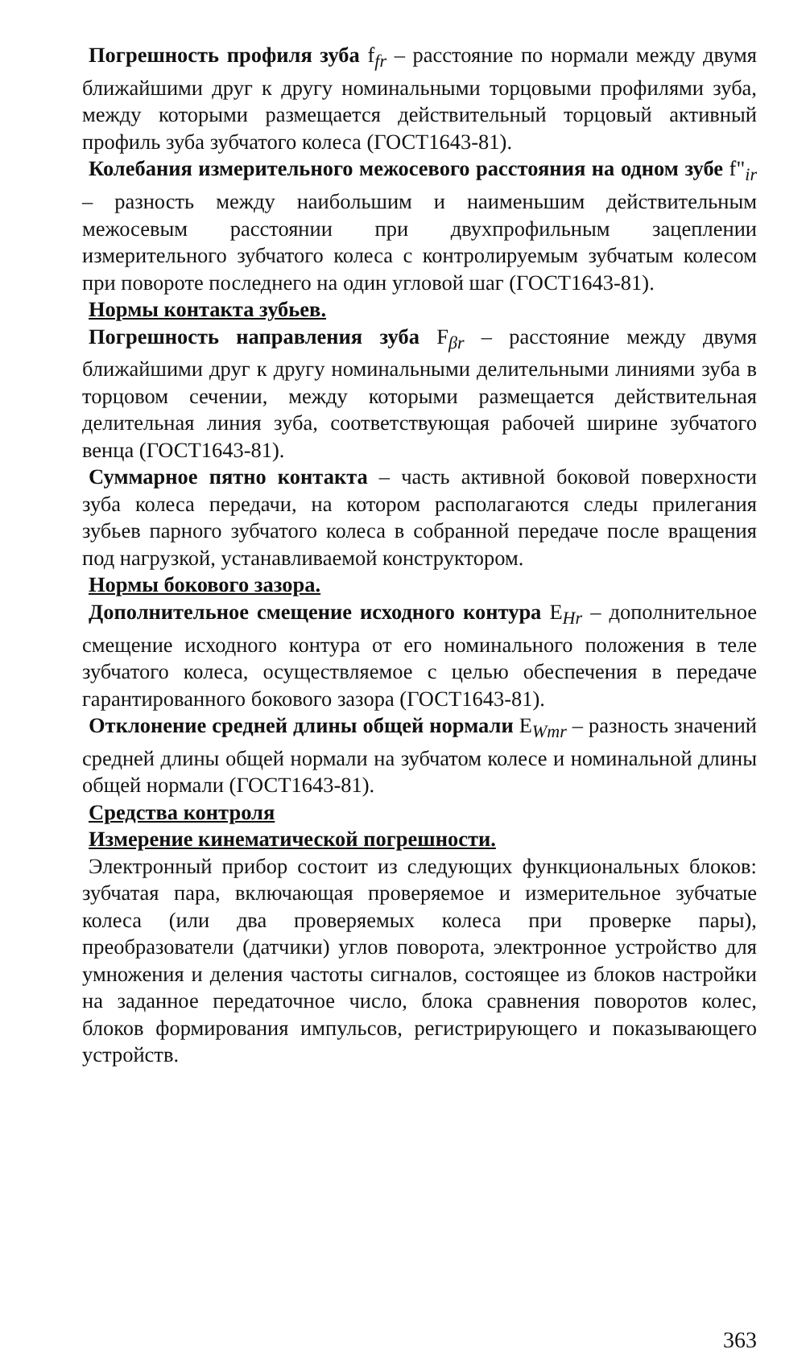Погрешность профиля зуба f<sub>fr</sub> – расстояние по нормали между двумя ближайшими друг к другу номинальными торцовыми профилями зуба, между которыми размещается действительный торцовый активный профиль зуба зубчатого колеса (ГОСТ1643-81).
Колебания измерительного межосевого расстояния на одном зубе f"<sub>ir</sub> – разность между наибольшим и наименьшим действительным межосевым расстоянии при двухпрофильным зацеплении измерительного зубчатого колеса с контролируемым зубчатым колесом при повороте последнего на один угловой шаг (ГОСТ1643-81).
Нормы контакта зубьев.
Погрешность направления зуба F<sub>βr</sub> – расстояние между двумя ближайшими друг к другу номинальными делительными линиями зуба в торцовом сечении, между которыми размещается действительная делительная линия зуба, соответствующая рабочей ширине зубчатого венца (ГОСТ1643-81).
Суммарное пятно контакта – часть активной боковой поверхности зуба колеса передачи, на котором располагаются следы прилегания зубьев парного зубчатого колеса в собранной передаче после вращения под нагрузкой, устанавливаемой конструктором.
Нормы бокового зазора.
Дополнительное смещение исходного контура E<sub>Hr</sub> – дополнительное смещение исходного контура от его номинального положения в теле зубчатого колеса, осуществляемое с целью обеспечения в передаче гарантированного бокового зазора (ГОСТ1643-81).
Отклонение средней длины общей нормали E<sub>Wmr</sub> – разность значений средней длины общей нормали на зубчатом колесе и номинальной длины общей нормали (ГОСТ1643-81).
Средства контроля
Измерение кинематической погрешности.
Электронный прибор состоит из следующих функциональных блоков: зубчатая пара, включающая проверяемое и измерительное зубчатые колеса (или два проверяемых колеса при проверке пары), преобразователи (датчики) углов поворота, электронное устройство для умножения и деления частоты сигналов, состоящее из блоков настройки на заданное передаточное число, блока сравнения поворотов колес, блоков формирования импульсов, регистрирующего и показывающего устройств.
363